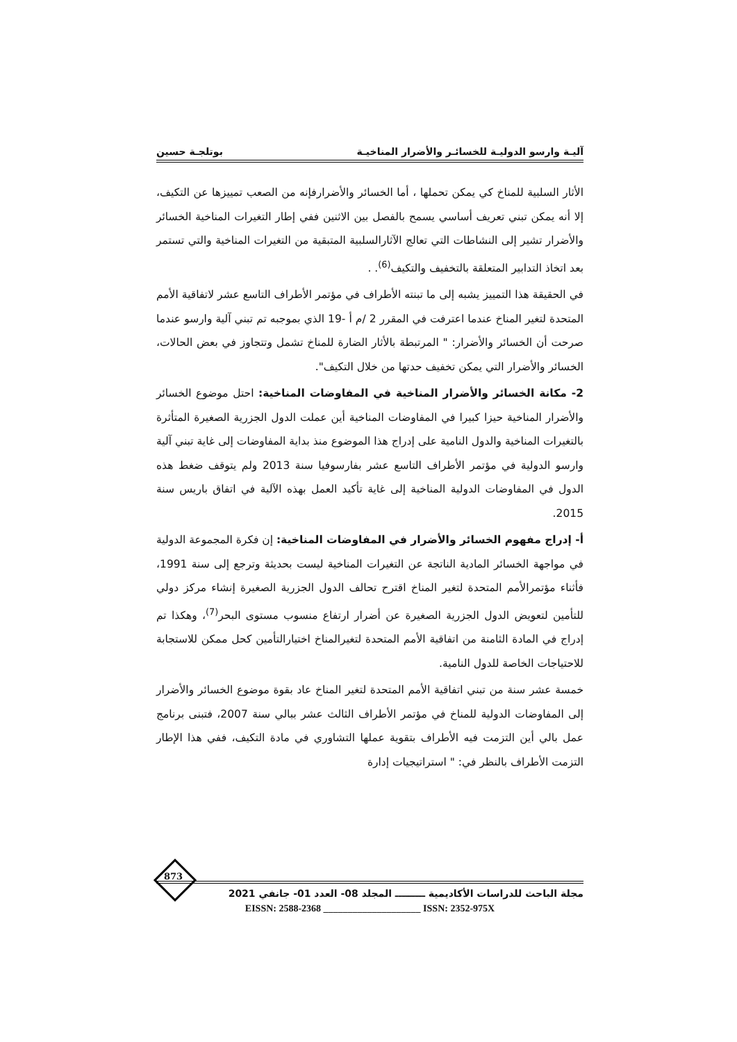آليـة وارسو الدوليـة للخسائـر والأضرار المناخيـة بوتلجـة حسين
الأثار السلبية للمناخ كي يمكن تحملها ، أما الخسائر والأضرارفإنه من الصعب تمييزها عن التكيف، إلا أنه يمكن تبني تعريف أساسي يسمح بالفصل بين الاثنين ففي إطار التغيرات المناخية الخسائر والأضرار تشير إلى النشاطات التي تعالج الآثارالسلبية المتبقية من التغيرات المناخية والتي تستمر بعد اتخاذ التدابير المتعلقة بالتخفيف والتكيف<sup>(6)</sup>. .
في الحقيقة هذا التمييز يشبه إلى ما تبنته الأطراف في مؤتمر الأطراف التاسع عشر لاتفاقية الأمم المتحدة لتغير المناخ عندما اعترفت في المقرر 2 /م أ -19 الذي بموجبه تم تبني آلية وارسو عندما صرحت أن الخسائر والأضرار: " المرتبطة بالأثار الضارة للمناخ تشمل وتتجاوز في بعض الحالات، الخسائر والأضرار التي يمكن تخفيف حدتها من خلال التكيف".
2- مكانة الخسائر والأضرار المناخية في المفاوضات المناخية: احتل موضوع الخسائر والأضرار المناخية حيزا كبيرا في المفاوضات المناخية أين عملت الدول الجزرية الصغيرة المتأثرة بالتغيرات المناخية والدول النامية على إدراج هذا الموضوع منذ بداية المفاوضات إلى غاية تبني آلية وارسو الدولية في مؤتمر الأطراف التاسع عشر بفارسوفيا سنة 2013 ولم يتوقف ضغط هذه الدول في المفاوضات الدولية المناخية إلى غاية تأكيد العمل بهذه الآلية في اتفاق باريس سنة 2015.
أ- إدراج مفهوم الخسائر والأضرار في المفاوضات المناخية: إن فكرة المجموعة الدولية في مواجهة الخسائر المادية الناتجة عن التغيرات المناخية ليست بحديثة وترجع إلى سنة 1991، فأثناء مؤتمرالأمم المتحدة لتغير المناخ اقترح تحالف الدول الجزرية الصغيرة إنشاء مركز دولي للتأمين لتعويض الدول الجزرية الصغيرة عن أضرار ارتفاع منسوب مستوى البحر<sup>(7)</sup>، وهكذا تم إدراج في المادة الثامنة من اتفاقية الأمم المتحدة لتغيرالمناخ اختيارالتأمين كحل ممكن للاستجابة للاحتياجات الخاصة للدول النامية.
خمسة عشر سنة من تبني اتفاقية الأمم المتحدة لتغير المناخ عاد بقوة موضوع الخسائر والأضرار إلى المفاوضات الدولية للمناخ في مؤتمر الأطراف الثالث عشر ببالي سنة 2007، فتبنى برنامج عمل بالي أين التزمت فيه الأطراف بتقوية عملها التشاوري في مادة التكيف، ففي هذا الإطار التزمت الأطراف بالنظر في: " استراتيجيات إدارة
873
مجلة الباحث للدراسات الأكاديمية ـــــــــ المجلد 08- العدد 01- جانفي 2021
EISSN: 2588-2368 ____________________ ISSN: 2352-975X